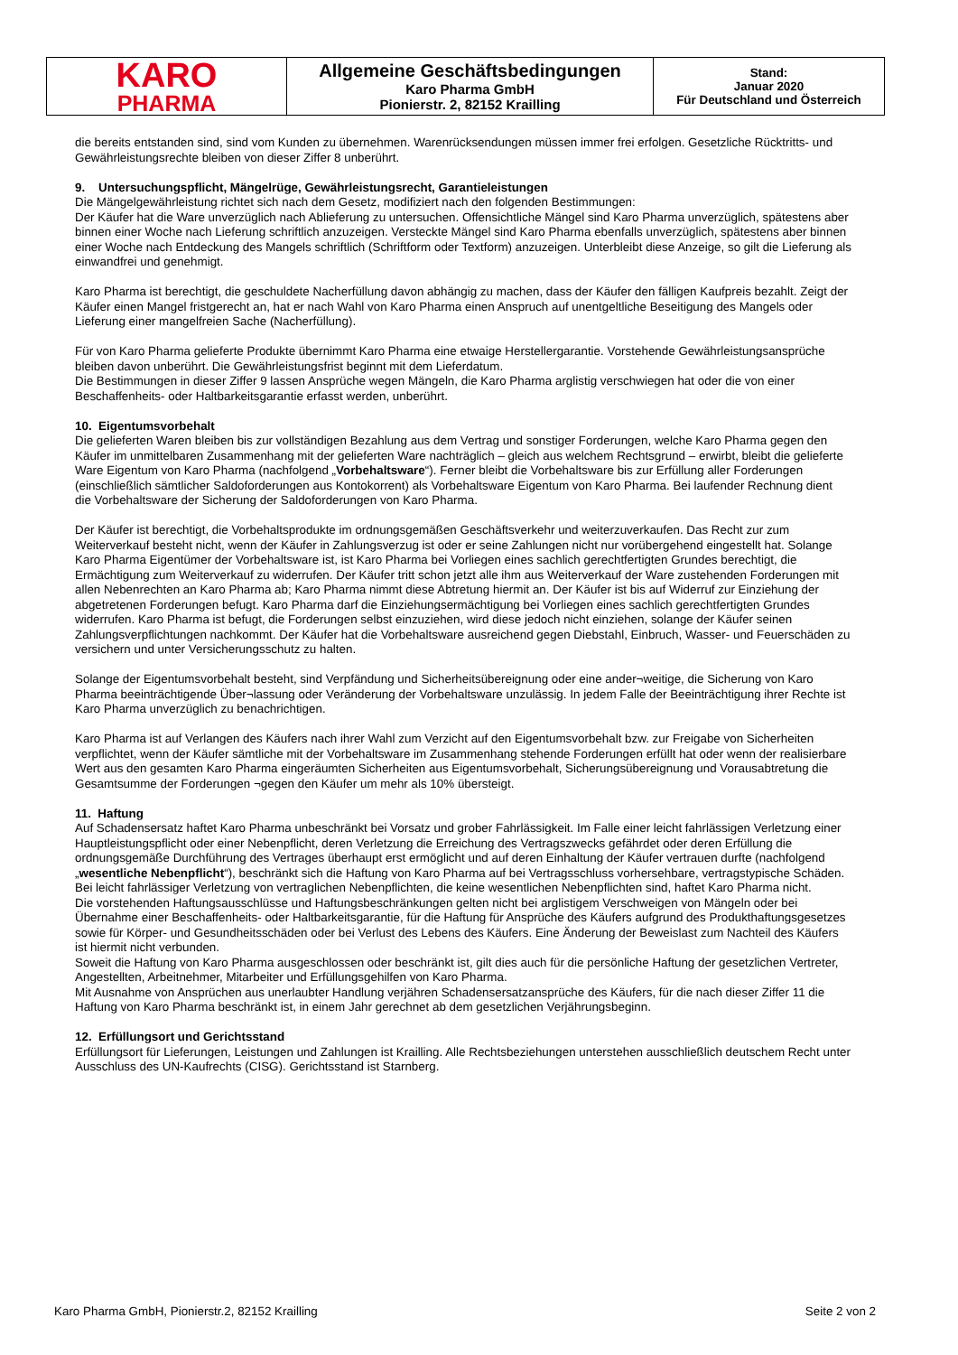| KARO PHARMA | Allgemeine Geschäftsbedingungen Karo Pharma GmbH Pionierstr. 2, 82152 Krailling | Stand: Januar 2020 Für Deutschland und Österreich |
die bereits entstanden sind, sind vom Kunden zu übernehmen. Warenrücksendungen müssen immer frei erfolgen. Gesetzliche Rücktritts- und Gewährleistungsrechte bleiben von dieser Ziffer 8 unberührt.
9. Untersuchungspflicht, Mängelrüge, Gewährleistungsrecht, Garantieleistungen
Die Mängelgewährleistung richtet sich nach dem Gesetz, modifiziert nach den folgenden Bestimmungen:
Der Käufer hat die Ware unverzüglich nach Ablieferung zu untersuchen. Offensichtliche Mängel sind Karo Pharma unverzüglich, spätestens aber binnen einer Woche nach Lieferung schriftlich anzuzeigen. Versteckte Mängel sind Karo Pharma ebenfalls unverzüglich, spätestens aber binnen einer Woche nach Entdeckung des Mangels schriftlich (Schriftform oder Textform) anzuzeigen. Unterbleibt diese Anzeige, so gilt die Lieferung als einwandfrei und genehmigt.
Karo Pharma ist berechtigt, die geschuldete Nacherfüllung davon abhängig zu machen, dass der Käufer den fälligen Kaufpreis bezahlt. Zeigt der Käufer einen Mangel fristgerecht an, hat er nach Wahl von Karo Pharma einen Anspruch auf unentgeltliche Beseitigung des Mangels oder Lieferung einer mangelfreien Sache (Nacherfüllung).
Für von Karo Pharma gelieferte Produkte übernimmt Karo Pharma eine etwaige Herstellergarantie. Vorstehende Gewährleistungsansprüche bleiben davon unberührt. Die Gewährleistungsfrist beginnt mit dem Lieferdatum.
Die Bestimmungen in dieser Ziffer 9 lassen Ansprüche wegen Mängeln, die Karo Pharma arglistig verschwiegen hat oder die von einer Beschaffenheits- oder Haltbarkeitsgarantie erfasst werden, unberührt.
10. Eigentumsvorbehalt
Die gelieferten Waren bleiben bis zur vollständigen Bezahlung aus dem Vertrag und sonstiger Forderungen, welche Karo Pharma gegen den Käufer im unmittelbaren Zusammenhang mit der gelieferten Ware nachträglich – gleich aus welchem Rechtsgrund – erwirbt, bleibt die gelieferte Ware Eigentum von Karo Pharma (nachfolgend „Vorbehaltsware“). Ferner bleibt die Vorbehaltsware bis zur Erfüllung aller Forderungen (einschließlich sämtlicher Saldoforderungen aus Kontokorrent) als Vorbehaltsware Eigentum von Karo Pharma. Bei laufender Rechnung dient die Vorbehaltsware der Sicherung der Saldoforderungen von Karo Pharma.
Der Käufer ist berechtigt, die Vorbehaltsprodukte im ordnungsgemäßen Geschäftsverkehr und weiterzuverkaufen. Das Recht zur zum Weiterverkauf besteht nicht, wenn der Käufer in Zahlungsverzug ist oder er seine Zahlungen nicht nur vorübergehend eingestellt hat. Solange Karo Pharma Eigentümer der Vorbehaltsware ist, ist Karo Pharma bei Vorliegen eines sachlich gerechtfertigten Grundes berechtigt, die Ermächtigung zum Weiterverkauf zu widerrufen. Der Käufer tritt schon jetzt alle ihm aus Weiterverkauf der Ware zustehenden Forderungen mit allen Nebenrechten an Karo Pharma ab; Karo Pharma nimmt diese Abtretung hiermit an. Der Käufer ist bis auf Widerruf zur Einziehung der abgetretenen Forderungen befugt. Karo Pharma darf die Einziehungsermächtigung bei Vorliegen eines sachlich gerechtfertigten Grundes widerrufen. Karo Pharma ist befugt, die Forderungen selbst einzuziehen, wird diese jedoch nicht einziehen, solange der Käufer seinen Zahlungsverpflichtungen nachkommt. Der Käufer hat die Vorbehaltsware ausreichend gegen Diebstahl, Einbruch, Wasser- und Feuerschäden zu versichern und unter Versicherungsschutz zu halten.
Solange der Eigentumsvorbehalt besteht, sind Verpfändung und Sicherheitsübereignung oder eine ander¬weitige, die Sicherung von Karo Pharma beeinträchtigende Über¬lassung oder Veränderung der Vorbehaltsware unzulässig. In jedem Falle der Beeinträchtigung ihrer Rechte ist Karo Pharma unverzüglich zu benachrichtigen.
Karo Pharma ist auf Verlangen des Käufers nach ihrer Wahl zum Verzicht auf den Eigentumsvorbehalt bzw. zur Freigabe von Sicherheiten verpflichtet, wenn der Käufer sämtliche mit der Vorbehaltsware im Zusammenhang stehende Forderungen erfüllt hat oder wenn der realisierbare Wert aus den gesamten Karo Pharma eingeräumten Sicherheiten aus Eigentumsvorbehalt, Sicherungsübereignung und Vorausabtretung die Gesamtsumme der Forderungen ¬gegen den Käufer um mehr als 10% übersteigt.
11. Haftung
Auf Schadensersatz haftet Karo Pharma unbeschränkt bei Vorsatz und grober Fahrlässigkeit. Im Falle einer leicht fahrlässigen Verletzung einer Hauptleistungspflicht oder einer Nebenpflicht, deren Verletzung die Erreichung des Vertragszwecks gefährdet oder deren Erfüllung die ordnungsgemäße Durchführung des Vertrages überhaupt erst ermöglicht und auf deren Einhaltung der Käufer vertrauen durfte (nachfolgend „wesentliche Nebenpflicht“), beschränkt sich die Haftung von Karo Pharma auf bei Vertragsschluss vorhersehbare, vertragstypische Schäden.
Bei leicht fahrlässiger Verletzung von vertraglichen Nebenpflichten, die keine wesentlichen Nebenpflichten sind, haftet Karo Pharma nicht.
Die vorstehenden Haftungsausschlüsse und Haftungsbeschränkungen gelten nicht bei arglistigem Verschweigen von Mängeln oder bei Übernahme einer Beschaffenheits- oder Haltbarkeitsgarantie, für die Haftung für Ansprüche des Käufers aufgrund des Produkthaftungsgesetzes sowie für Körper- und Gesundheitsschäden oder bei Verlust des Lebens des Käufers. Eine Änderung der Beweislast zum Nachteil des Käufers ist hiermit nicht verbunden.
Soweit die Haftung von Karo Pharma ausgeschlossen oder beschränkt ist, gilt dies auch für die persönliche Haftung der gesetzlichen Vertreter, Angestellten, Arbeitnehmer, Mitarbeiter und Erfüllungsgehilfen von Karo Pharma.
Mit Ausnahme von Ansprüchen aus unerlaubter Handlung verjähren Schadensersatzansprüche des Käufers, für die nach dieser Ziffer 11 die Haftung von Karo Pharma beschränkt ist, in einem Jahr gerechnet ab dem gesetzlichen Verjährungsbeginn.
12. Erfüllungsort und Gerichtsstand
Erfüllungsort für Lieferungen, Leistungen und Zahlungen ist Krailling. Alle Rechtsbeziehungen unterstehen ausschließlich deutschem Recht unter Ausschluss des UN-Kaufrechts (CISG). Gerichtsstand ist Starnberg.
Karo Pharma GmbH, Pionierstr.2, 82152 Krailling Seite 2 von 2